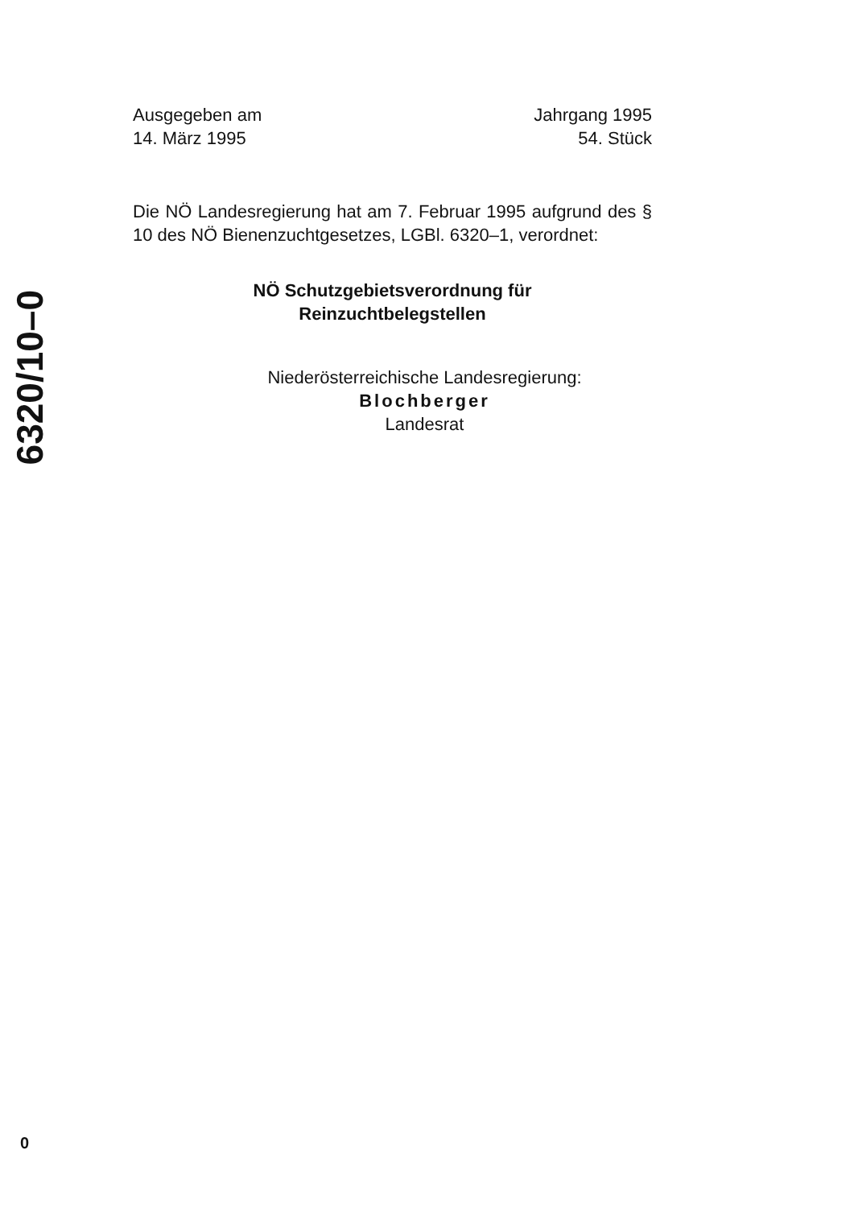6320/10–0
Ausgegeben am
14. März 1995
Jahrgang 1995
54. Stück
Die NÖ Landesregierung hat am 7. Februar 1995 aufgrund des § 10 des NÖ Bienenzuchtgesetzes, LGBl. 6320–1, verordnet:
NÖ Schutzgebietsverordnung für
Reinzuchtbelegstellen
Niederösterreichische Landesregierung:
Blochberger
Landesrat
0